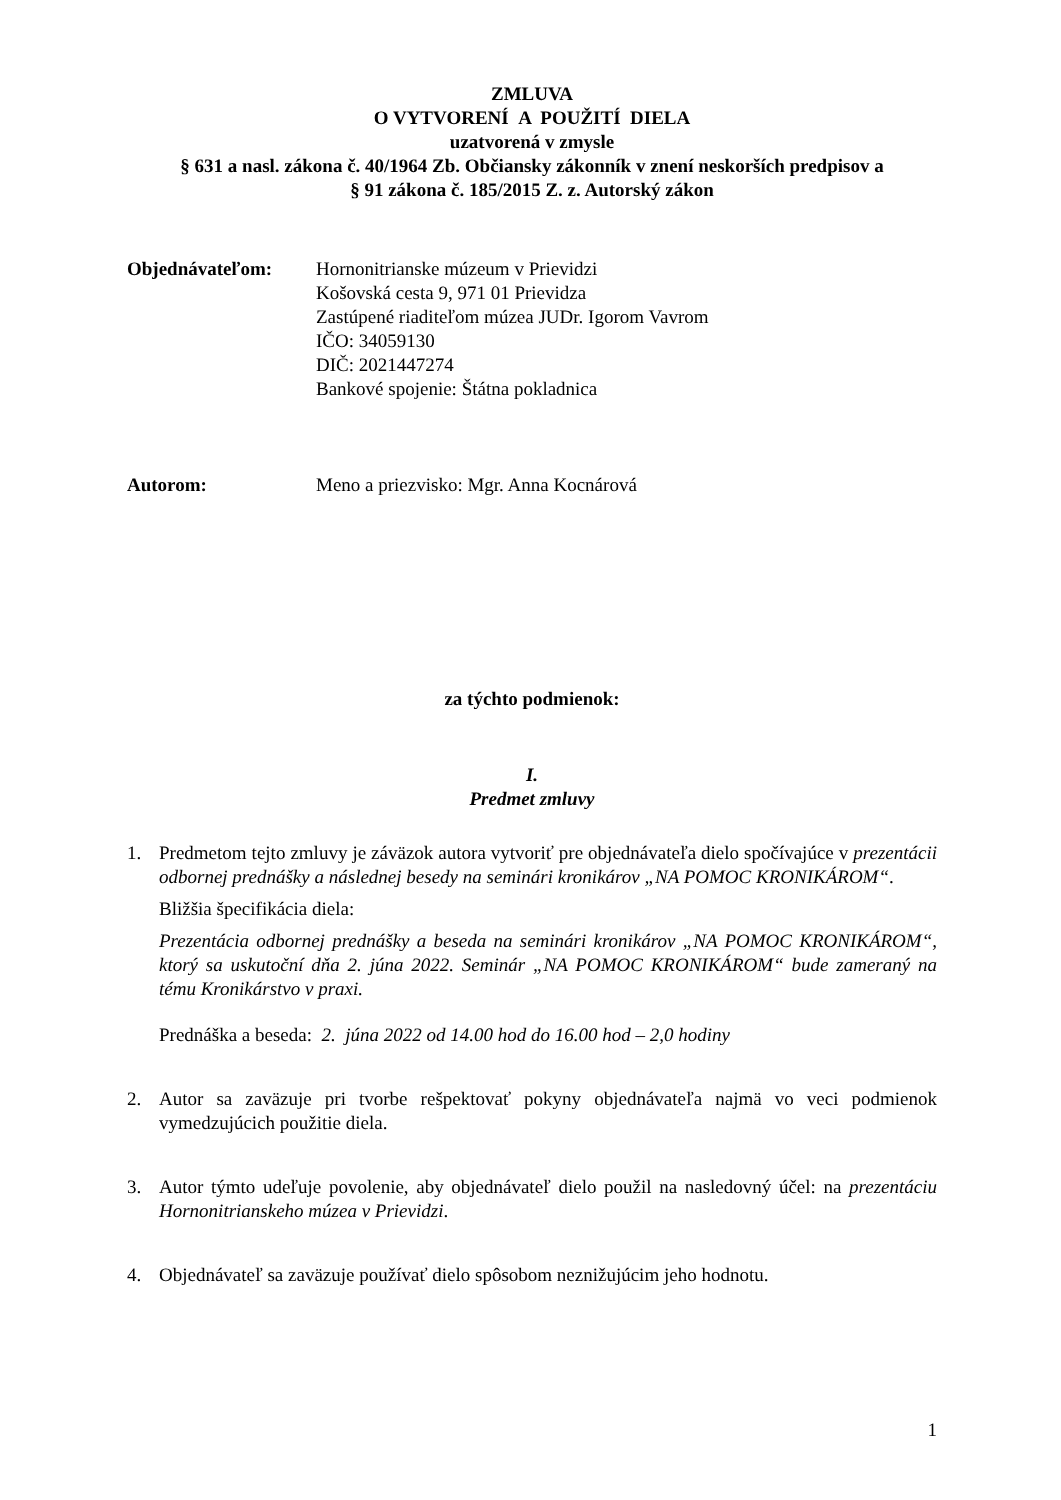ZMLUVA
O VYTVORENÍ A POUŽITÍ DIELA
uzatvorená v zmysle
§ 631 a nasl. zákona č. 40/1964 Zb. Občiansky zákonník v znení neskorších predpisov a
§ 91 zákona č. 185/2015 Z. z. Autorský zákon
Objednávateľom: Hornonitrianske múzeum v Prievidzi
Košovská cesta 9, 971 01 Prievidza
Zastúpené riaditeľom múzea JUDr. Igorom Vavrom
IČO: 34059130
DIČ: 2021447274
Bankové spojenie: Štátna pokladnica
Autorom: Meno a priezvisko: Mgr. Anna Kocnárová
za týchto podmienok:
I.
Predmet zmluvy
1. Predmetom tejto zmluvy je záväzok autora vytvoriť pre objednávateľa dielo spočívajúce v prezentácii odbornej prednášky a následnej besedy na seminári kronikárov „NA POMOC KRONIKÁROM“.
Bližšia špecifikácia diela:
Prezentácia odbornej prednášky a beseda na seminári kronikárov „NA POMOC KRONIKÁROM“, ktorý sa uskutoční dňa 2. júna 2022. Seminár „NA POMOC KRONIKÁROM“ bude zameraný na tému Kronikárstvo v praxi.
Prednáška a beseda: 2. júna 2022 od 14.00 hod do 16.00 hod – 2,0 hodiny
2. Autor sa zaväzuje pri tvorbe rešpektovať pokyny objednávateľa najmä vo veci podmienok vymedzujúcich použitie diela.
3. Autor týmto udeľuje povolenie, aby objednávateľ dielo použil na nasledovný účel: na prezentáciu Hornonitrianskeho múzea v Prievidzi.
4. Objednávateľ sa zaväzuje používať dielo spôsobom neznižujúcim jeho hodnotu.
1